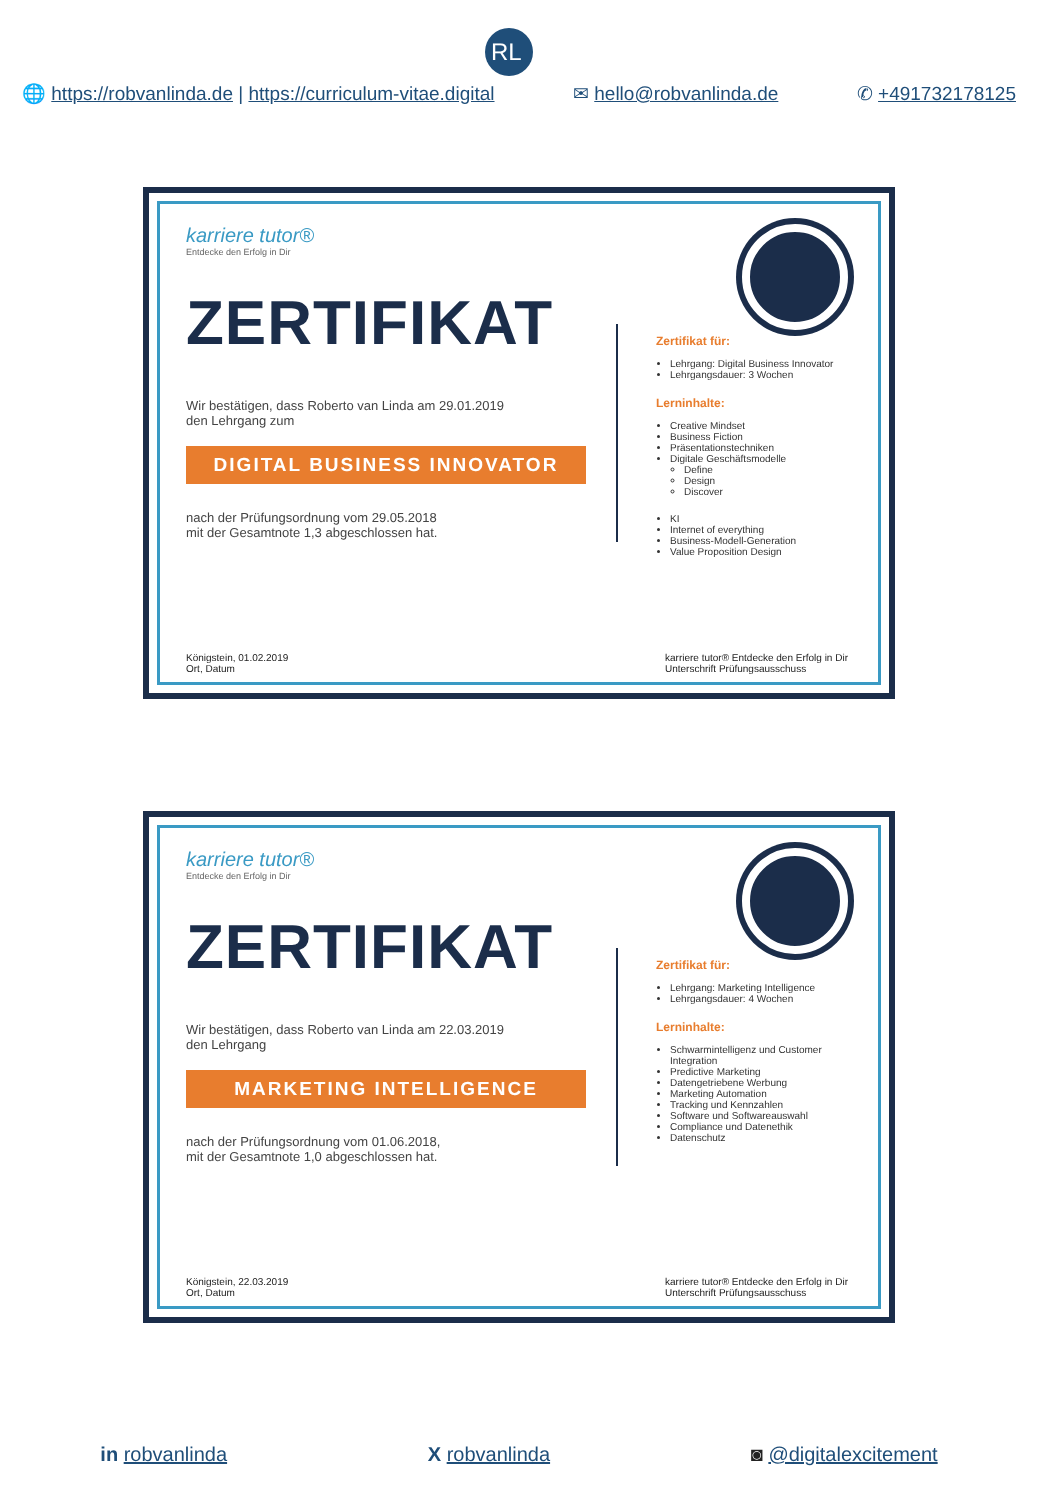RL
🌐 https://robvanlinda.de | https://curriculum-vitae.digital ✉ hello@robvanlinda.de ✆ +491732178125
karriere tutor®
Entdecke den Erfolg in Dir
ZERTIFIKAT
Wir bestätigen, dass Roberto van Linda am 29.01.2019
den Lehrgang zum
DIGITAL BUSINESS INNOVATOR
nach der Prüfungsordnung vom 29.05.2018
mit der Gesamtnote 1,3 abgeschlossen hat.
Zertifikat für:
Lehrgang: Digital Business Innovator
Lehrgangsdauer: 3 Wochen
Lerninhalte:
Creative Mindset
Business Fiction
Präsentationstechniken
Digitale Geschäftsmodelle
Define
Design
Discover
KI
Internet of everything
Business-Modell-Generation
Value Proposition Design
Königstein, 01.02.2019
Ort, Datum karriere tutor® Entdecke den Erfolg in Dir
Unterschrift Prüfungsausschuss
karriere tutor®
Entdecke den Erfolg in Dir
ZERTIFIKAT
Wir bestätigen, dass Roberto van Linda am 22.03.2019
den Lehrgang
MARKETING INTELLIGENCE
nach der Prüfungsordnung vom 01.06.2018,
mit der Gesamtnote 1,0 abgeschlossen hat.
Zertifikat für:
Lehrgang: Marketing Intelligence
Lehrgangsdauer: 4 Wochen
Lerninhalte:
Schwarmintelligenz und Customer Integration
Predictive Marketing
Datengetriebene Werbung
Marketing Automation
Tracking und Kennzahlen
Software und Softwareauswahl
Compliance und Datenethik
Datenschutz
Königstein, 22.03.2019
Ort, Datum karriere tutor® Entdecke den Erfolg in Dir
Unterschrift Prüfungsausschuss
in robvanlinda X robvanlinda ◙ @digitalexcitement